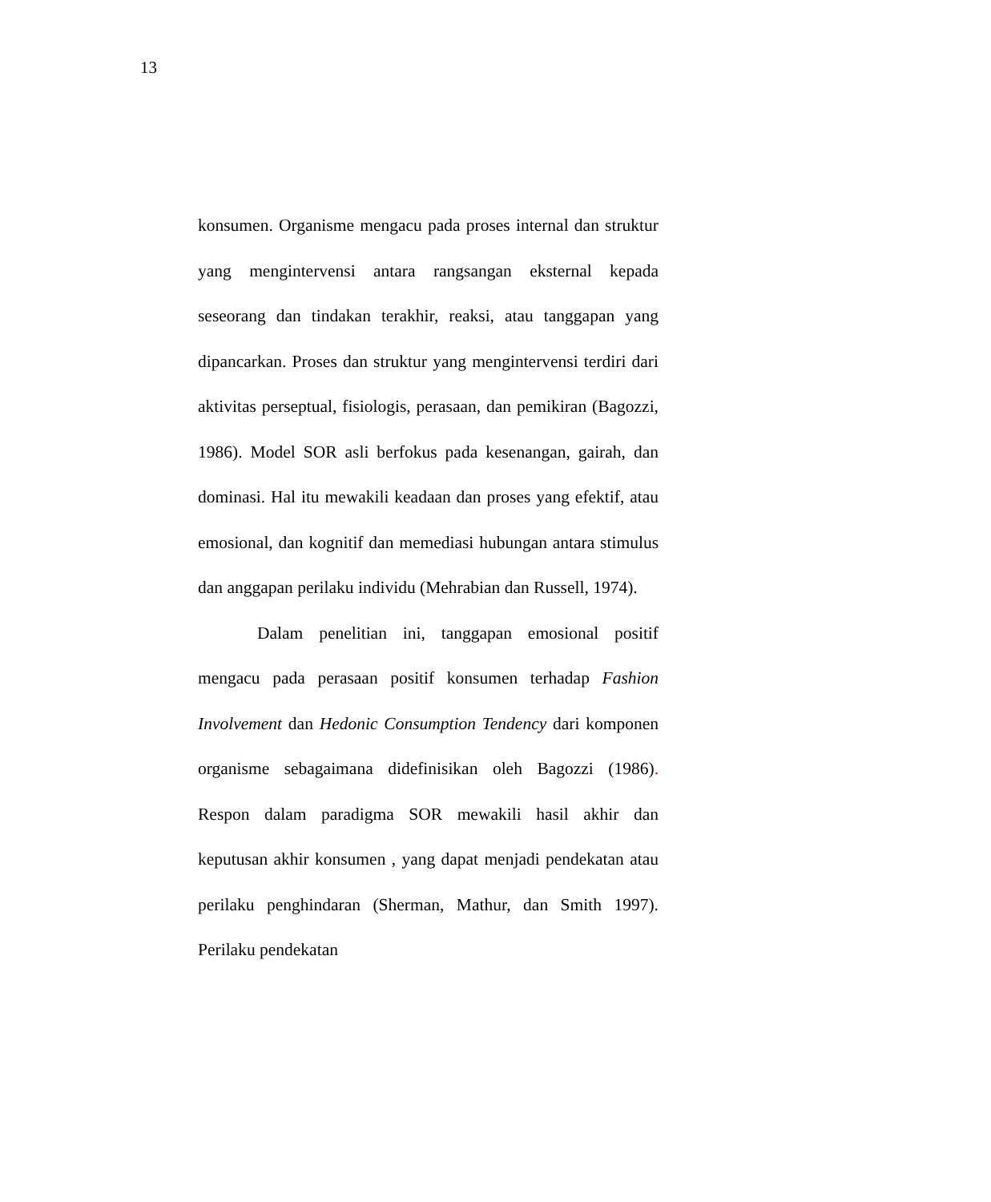13
konsumen. Organisme mengacu pada proses internal dan struktur yang mengintervensi antara rangsangan eksternal kepada seseorang dan tindakan terakhir, reaksi, atau tanggapan yang dipancarkan. Proses dan struktur yang mengintervensi terdiri dari aktivitas perseptual, fisiologis, perasaan, dan pemikiran (Bagozzi, 1986). Model SOR asli berfokus pada kesenangan, gairah, dan dominasi. Hal itu mewakili keadaan dan proses yang efektif, atau emosional, dan kognitif dan memediasi hubungan antara stimulus dan anggapan perilaku individu (Mehrabian dan Russell, 1974).
Dalam penelitian ini, tanggapan emosional positif mengacu pada perasaan positif konsumen terhadap Fashion Involvement dan Hedonic Consumption Tendency dari komponen organisme sebagaimana didefinisikan oleh Bagozzi (1986). Respon dalam paradigma SOR mewakili hasil akhir dan keputusan akhir konsumen , yang dapat menjadi pendekatan atau perilaku penghindaran (Sherman, Mathur, dan Smith 1997). Perilaku pendekatan